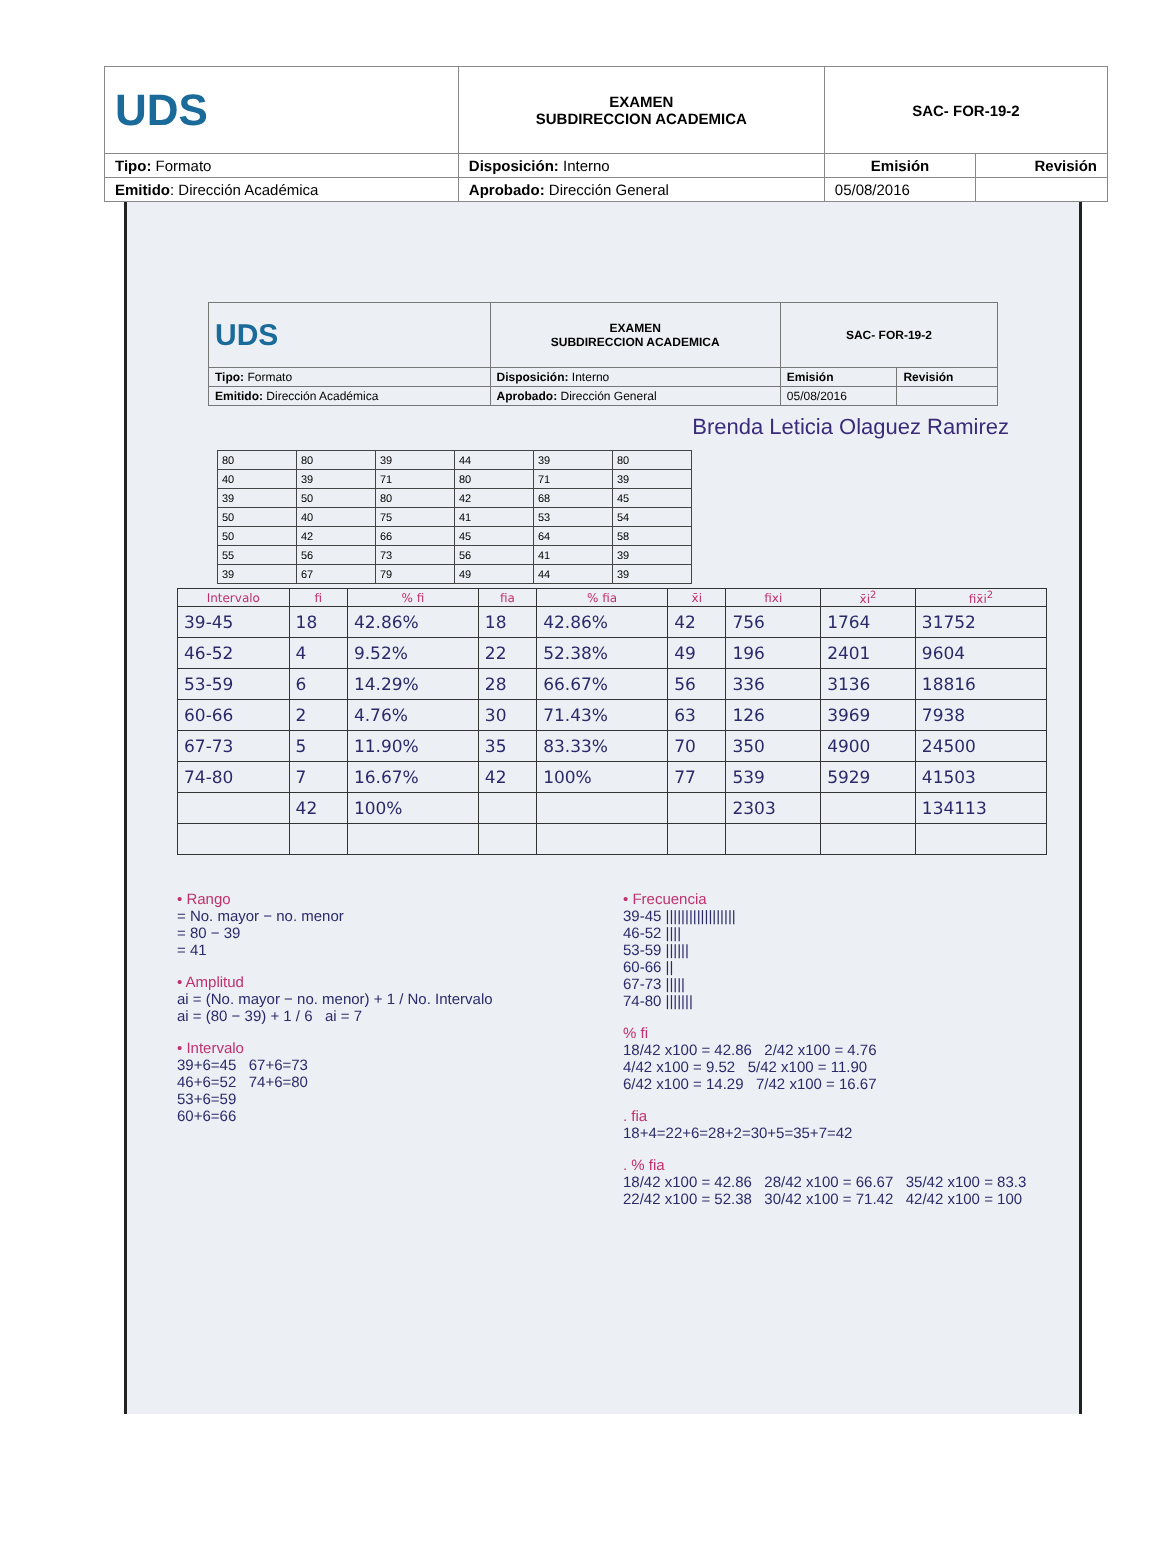| UDS | EXAMEN SUBDIRECCION ACADEMICA | SAC- FOR-19-2 | |
| Tipo: Formato | Disposición: Interno | Emisión | Revisión |
| Emitido : Dirección Académica | Aprobado: Dirección General | 05/08/2016 | |
| UDS | EXAMEN SUBDIRECCION ACADEMICA | SAC- FOR-19-2 | |
| Tipo: Formato | Disposición: Interno | Emisión | Revisión |
| Emitido: Dirección Académica | Aprobado: Dirección General | 05/08/2016 | |
Brenda Leticia Olaguez Ramirez
| 80 | 80 | 39 | 44 | 39 | 80 |
| 40 | 39 | 71 | 80 | 71 | 39 |
| 39 | 50 | 80 | 42 | 68 | 45 |
| 50 | 40 | 75 | 41 | 53 | 54 |
| 50 | 42 | 66 | 45 | 64 | 58 |
| 55 | 56 | 73 | 56 | 41 | 39 |
| 39 | 67 | 79 | 49 | 44 | 39 |
| Intervalo | fi | % fi | fia | % fia | x̄i | fixi | x̄i<sup>2</sup> | fix̄i<sup>2</sup> |
| --- | --- | --- | --- | --- | --- | --- | --- | --- |
| 39-45 | 18 | 42.86% | 18 | 42.86% | 42 | 756 | 1764 | 31752 |
| 46-52 | 4 | 9.52% | 22 | 52.38% | 49 | 196 | 2401 | 9604 |
| 53-59 | 6 | 14.29% | 28 | 66.67% | 56 | 336 | 3136 | 18816 |
| 60-66 | 2 | 4.76% | 30 | 71.43% | 63 | 126 | 3969 | 7938 |
| 67-73 | 5 | 11.90% | 35 | 83.33% | 70 | 350 | 4900 | 24500 |
| 74-80 | 7 | 16.67% | 42 | 100% | 77 | 539 | 5929 | 41503 |
| | 42 | 100% | | | | 2303 | | 134113 |
• Rango
= No. mayor − no. menor
= 80 − 39
= 41
• Amplitud
ai = (No. mayor − no. menor) + 1 / No. Intervalo
ai = (80 − 39) + 1 / 6 ai = 7
• Intervalo
39+6=45 67+6=73
46+6=52 74+6=80
53+6=59
60+6=66
• Frecuencia
39-45 ||||||||||||||||||
46-52 ||||
53-59 ||||||
60-66 ||
67-73 |||||
74-80 |||||||
% fi
18/42 x100 = 42.86 2/42 x100 = 4.76
4/42 x100 = 9.52 5/42 x100 = 11.90
6/42 x100 = 14.29 7/42 x100 = 16.67
. fia
18+4=22+6=28+2=30+5=35+7=42
. % fia
18/42 x100 = 42.86 28/42 x100 = 66.67 35/42 x100 = 83.3
22/42 x100 = 52.38 30/42 x100 = 71.42 42/42 x100 = 100